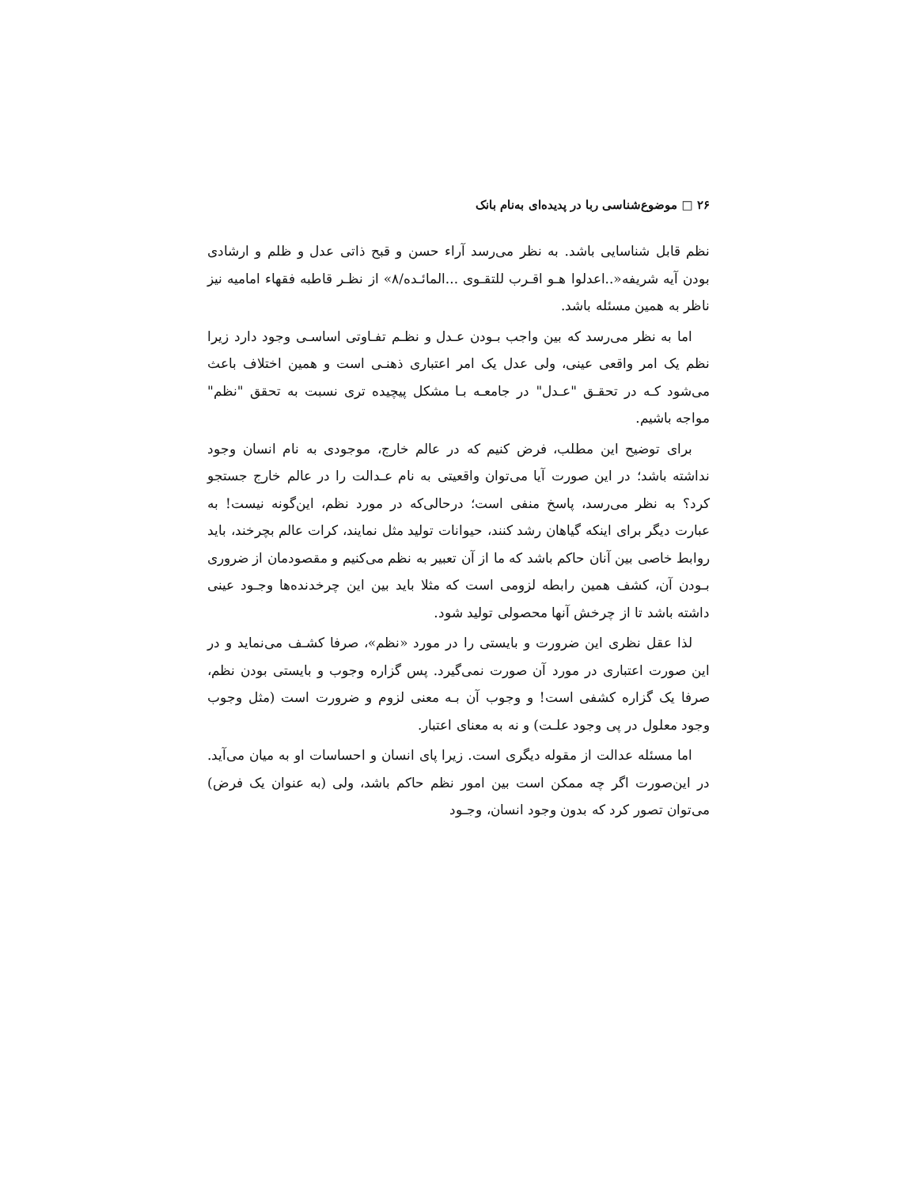۲۶ □ موضوع‌شناسی ربا در پدیده‌ای به‌نام بانک
نظم قابل شناسایی باشد. به نظر می‌رسد آراء حسن و قبح ذاتی عدل و ظلم و ارشادی بودن آیه شریفه«..اعدلوا هـو اقـرب للتقـوی ...المائـده/۸» از نظـر قاطبه فقهاء امامیه نیز ناظر به همین مسئله باشد.
اما به نظر می‌رسد که بین واجب بـودن عـدل و نظـم تفـاوتی اساسـی وجود دارد زیرا نظم یک امر واقعی عینی، ولی عدل یک امر اعتباری ذهنـی است و همین اختلاف باعث می‌شود کـه در تحقـق "عـدل" در جامعـه بـا مشکل پیچیده تری نسبت به تحقق "نظم" مواجه باشیم.
برای توضیح این مطلب، فرض کنیم که در عالم خارج، موجودی به نام انسان وجود نداشته باشد؛ در این صورت آیا می‌توان واقعیتی به نام عـدالت را در عالم خارج جستجو کرد؟ به نظر می‌رسد، پاسخ منفی است؛ درحالی‌که در مورد نظم، این‌گونه نیست! به عبارت دیگر برای اینکه گیاهان رشد کنند، حیوانات تولید مثل نمایند، کرات عالم بچرخند، باید روابط خاصی بین آنان حاکم باشد که ما از آن تعبیر به نظم می‌کنیم و مقصودمان از ضروری بـودن آن، کشف همین رابطه لزومی است که مثلا باید بین این چرخدنده‌ها وجـود عینی داشته باشد تا از چرخش آنها محصولی تولید شود.
لذا عقل نظری این ضرورت و بایستی را در مورد «نظم»، صرفا کشـف می‌نماید و در این صورت اعتباری در مورد آن صورت نمی‌گیرد. پس گزاره وجوب و بایستی بودن نظم، صرفا یک گزاره کشفی است! و وجوب آن بـه معنی لزوم و ضرورت است (مثل وجوب وجود معلول در پی وجود علـت) و نه به معنای اعتبار.
اما مسئله عدالت از مقوله دیگری است. زیرا پای انسان و احساسات او به میان می‌آید. در این‌صورت اگر چه ممکن است بین امور نظم حاکم باشد، ولی (به عنوان یک فرض) می‌توان تصور کرد که بدون وجود انسان، وجـود